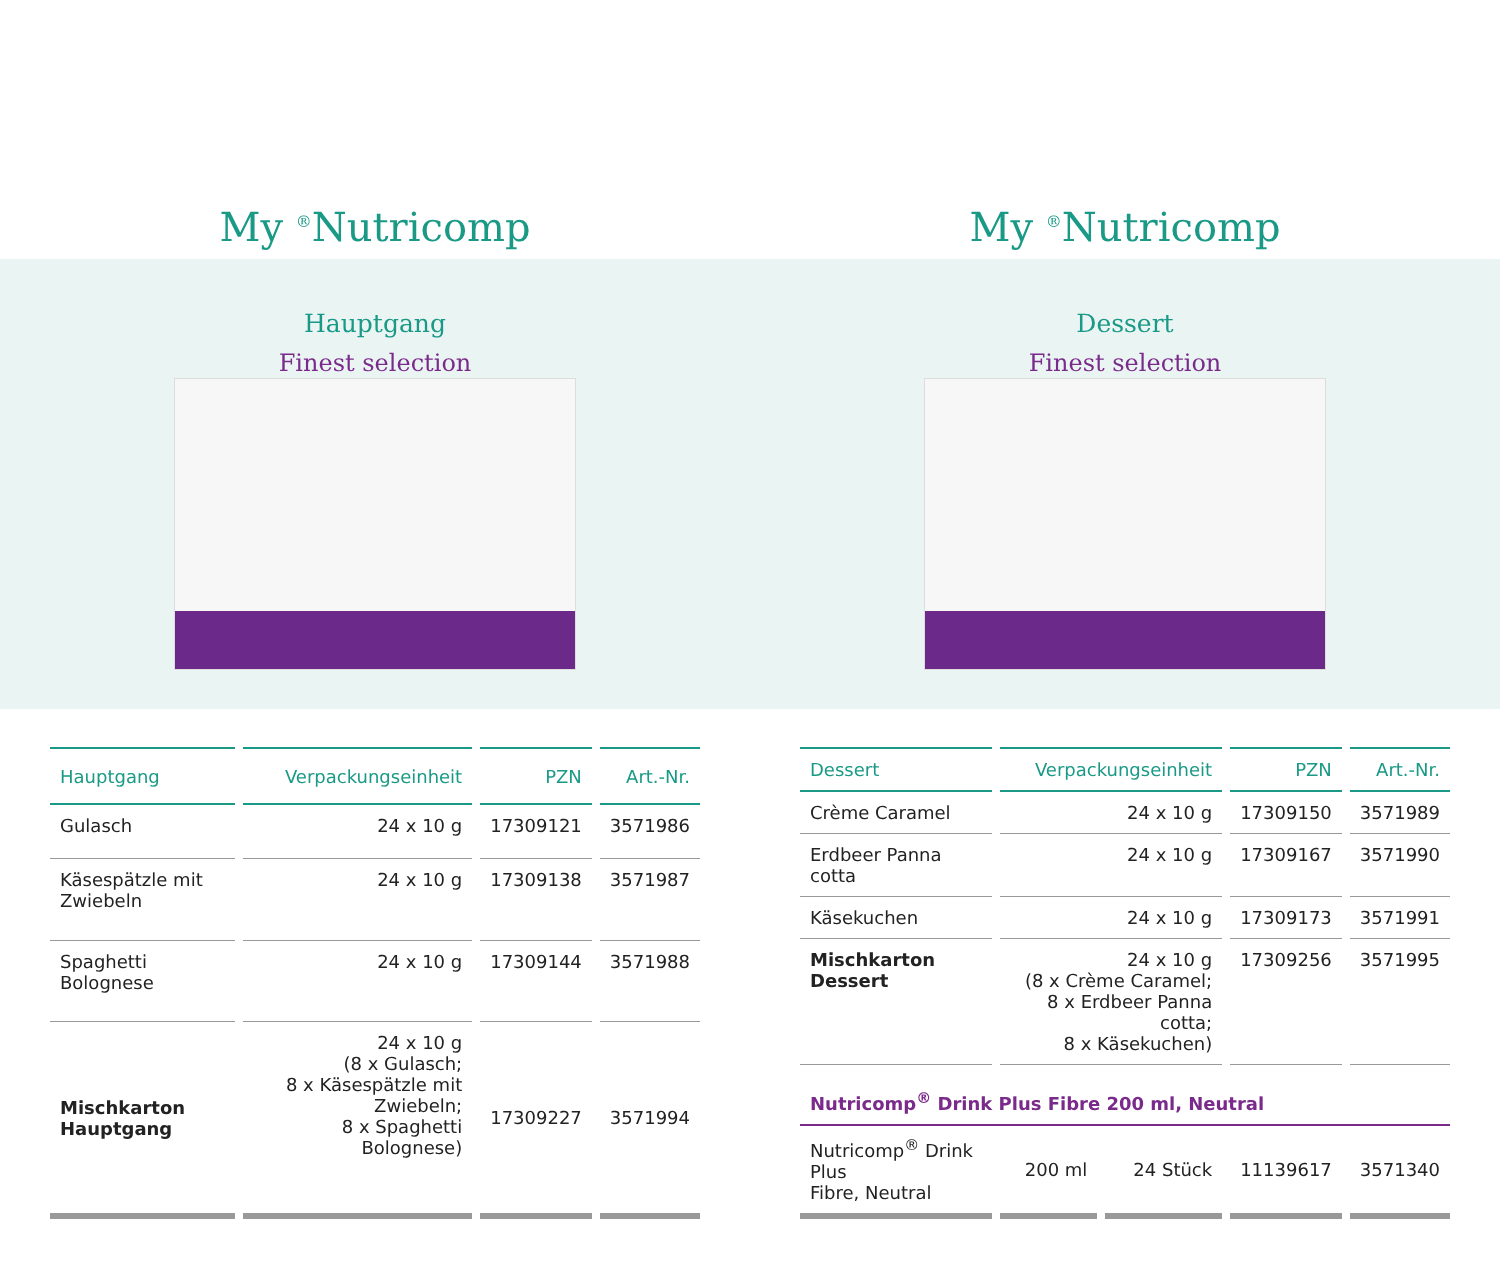My <sup>®</sup>Nutricomp
Finest selection
My <sup>®</sup>Nutricomp
Finest selection
Hauptgang Dessert
| Hauptgang | Verpackungseinheit | PZN | Art.-Nr. |
| --- | --- | --- | --- |
| Gulasch | 24 x 10 g | 17309121 | 3571986 |
| Käsespätzle mit Zwiebeln | 24 x 10 g | 17309138 | 3571987 |
| Spaghetti Bolognese | 24 x 10 g | 17309144 | 3571988 |
| Mischkarton Hauptgang | 24 x 10 g (8 x Gulasch; 8 x Käsespätzle mit Zwiebeln; 8 x Spaghetti Bolognese) | 17309227 | 3571994 |
| Dessert | Verpackungseinheit | | PZN | Art.-Nr. |
| --- | --- | --- | --- | --- |
| Crème Caramel | 24 x 10 g | | 17309150 | 3571989 |
| Erdbeer Panna cotta | 24 x 10 g | | 17309167 | 3571990 |
| Käsekuchen | 24 x 10 g | | 17309173 | 3571991 |
| Mischkarton Dessert | 24 x 10 g (8 x Crème Caramel; 8 x Erdbeer Panna cotta; 8 x Käsekuchen) | | 17309256 | 3571995 |
| Nutricomp<sup>®</sup> Drink Plus Fibre 200 ml, Neutral | | | | |
| Nutricomp<sup>®</sup> Drink Plus Fibre, Neutral | 200 ml | 24 Stück | 11139617 | 3571340 |